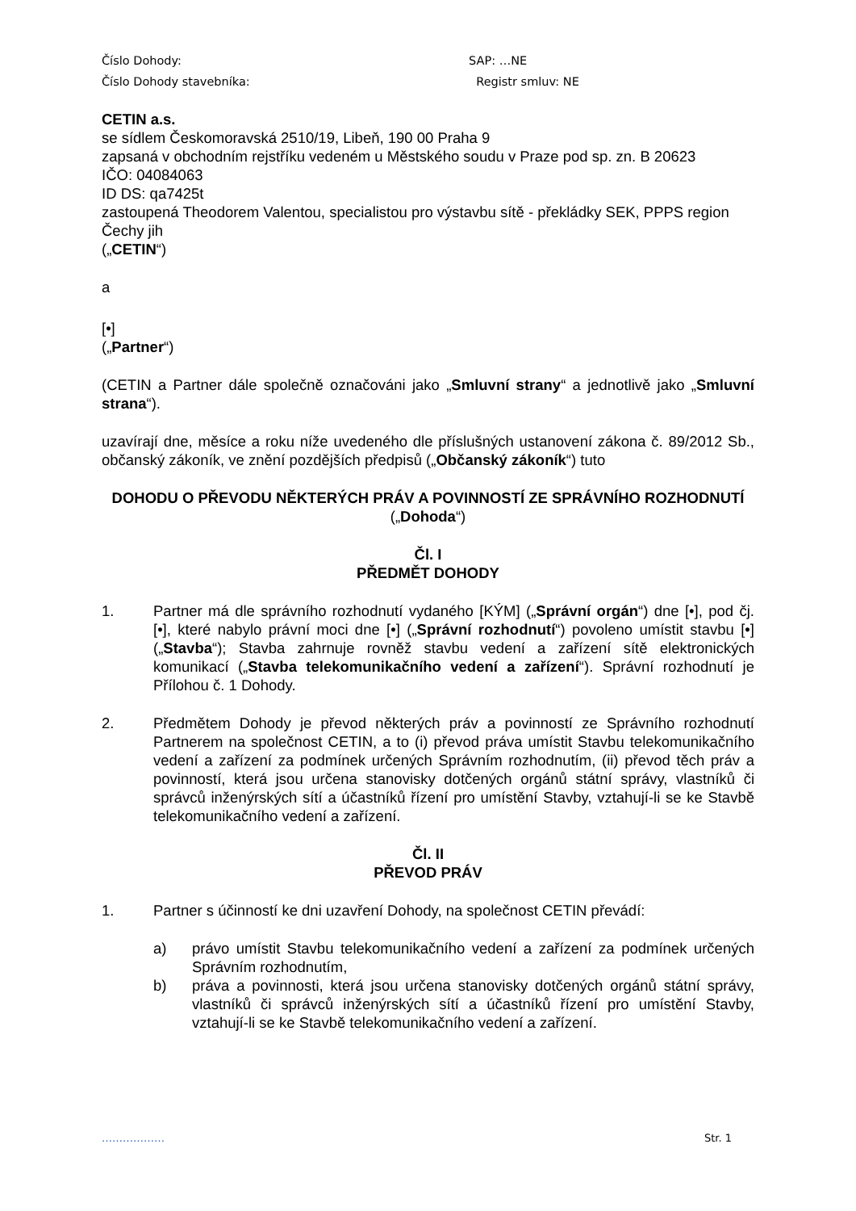Číslo Dohody: SAP: …NE
Číslo Dohody stavebníka: Registr smluv: NE
CETIN a.s.
se sídlem Českomoravská 2510/19, Libeň, 190 00 Praha 9
zapsaná v obchodním rejstříku vedeném u Městského soudu v Praze pod sp. zn. B 20623
IČO: 04084063
ID DS: qa7425t
zastoupená Theodorem Valentou, specialistou pro výstavbu sítě - překládky SEK, PPPS region Čechy jih
(„CETIN“)
a
[•]
(„Partner“)
(CETIN a Partner dále společně označováni jako „Smluvní strany“ a jednotlivě jako „Smluvní strana“).
uzavírají dne, měsíce a roku níže uvedeného dle příslušných ustanovení zákona č. 89/2012 Sb., občanský zákoník, ve znění pozdějších předpisů („Občanský zákoník“) tuto
DOHODU O PŘEVODU NĚKTERÝCH PRÁV A POVINNOSTÍ ZE SPRÁVNÍHO ROZHODNUTÍ
(„Dohoda“)
Čl. I
PŘEDMĚT DOHODY
1. Partner má dle správního rozhodnutí vydaného [KÝM] („Správní orgán“) dne [•], pod čj. [•], které nabylo právní moci dne [•] („Správní rozhodnutí“) povoleno umístit stavbu [•] („Stavba“); Stavba zahrnuje rovněž stavbu vedení a zařízení sítě elektronických komunikací („Stavba telekomunikačního vedení a zařízení“). Správní rozhodnutí je Přílohou č. 1 Dohody.
2. Předmětem Dohody je převod některých práv a povinností ze Správního rozhodnutí Partnerem na společnost CETIN, a to (i) převod práva umístit Stavbu telekomunikačního vedení a zařízení za podmínek určených Správním rozhodnutím, (ii) převod těch práv a povinností, která jsou určena stanovisky dotčených orgánů státní správy, vlastníků či správců inženýrských sítí a účastníků řízení pro umístění Stavby, vztahují-li se ke Stavbě telekomunikačního vedení a zařízení.
Čl. II
PŘEVOD PRÁV
1. Partner s účinností ke dni uzavření Dohody, na společnost CETIN převádí:
a) právo umístit Stavbu telekomunikačního vedení a zařízení za podmínek určených Správním rozhodnutím,
b) práva a povinnosti, která jsou určena stanovisky dotčených orgánů státní správy, vlastníků či správců inženýrských sítí a účastníků řízení pro umístění Stavby, vztahují-li se ke Stavbě telekomunikačního vedení a zařízení.
……………… Str. 1